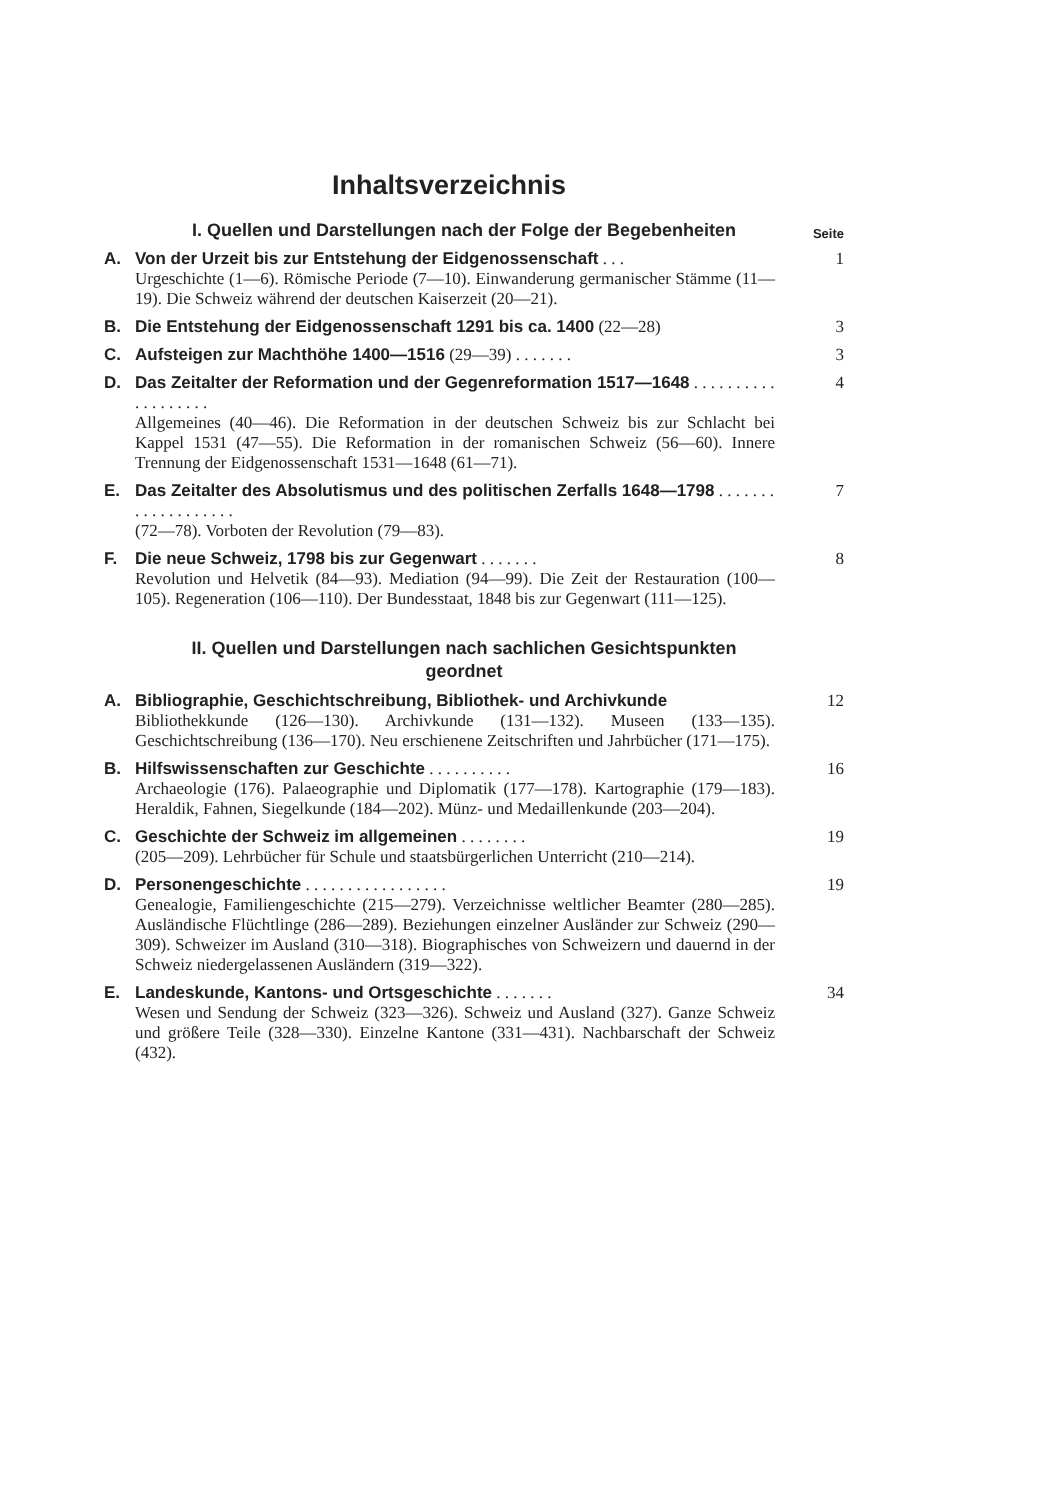Inhaltsverzeichnis
I. Quellen und Darstellungen nach der Folge der Begebenheiten
Seite
A. Von der Urzeit bis zur Entstehung der Eidgenossenschaft . . . 1
Urgeschichte (1—6). Römische Periode (7—10). Einwanderung germanischer Stämme (11—19). Die Schweiz während der deutschen Kaiserzeit (20—21).
B. Die Entstehung der Eidgenossenschaft 1291 bis ca. 1400 (22—28) 3
C. Aufsteigen zur Machthöhe 1400—1516 (29—39) . . . . . . . 3
D. Das Zeitalter der Reformation und der Gegenreformation 1517—1648 . . . . . . . . . . . . . . . . . . . 4
Allgemeines (40—46). Die Reformation in der deutschen Schweiz bis zur Schlacht bei Kappel 1531 (47—55). Die Reformation in der romanischen Schweiz (56—60). Innere Trennung der Eidgenossenschaft 1531—1648 (61—71).
E. Das Zeitalter des Absolutismus und des politischen Zerfalls 1648—1798 . . . . . . . . . . . . . . . . . . . 7
(72—78). Vorboten der Revolution (79—83).
F. Die neue Schweiz, 1798 bis zur Gegenwart . . . . . . . 8
Revolution und Helvetik (84—93). Mediation (94—99). Die Zeit der Restauration (100—105). Regeneration (106—110). Der Bundesstaat, 1848 bis zur Gegenwart (111—125).
II. Quellen und Darstellungen nach sachlichen Gesichtspunkten geordnet
A. Bibliographie, Geschichtschreibung, Bibliothek- und Archivkunde 12
Bibliothekkunde (126—130). Archivkunde (131—132). Museen (133—135). Geschichtschreibung (136—170). Neu erschienene Zeitschriften und Jahrbücher (171—175).
B. Hilfswissenschaften zur Geschichte . . . . . . . . . . 16
Archaeologie (176). Palaeographie und Diplomatik (177—178). Kartographie (179—183). Heraldik, Fahnen, Siegelkunde (184—202). Münz- und Medaillenkunde (203—204).
C. Geschichte der Schweiz im allgemeinen . . . . . . . . 19
(205—209). Lehrbücher für Schule und staatsbürgerlichen Unterricht (210—214).
D. Personengeschichte . . . . . . . . . . . . . . . . . 19
Genealogie, Familiengeschichte (215—279). Verzeichnisse weltlicher Beamter (280—285). Ausländische Flüchtlinge (286—289). Beziehungen einzelner Ausländer zur Schweiz (290—309). Schweizer im Ausland (310—318). Biographisches von Schweizern und dauernd in der Schweiz niedergelassenen Ausländern (319—322).
E. Landeskunde, Kantons- und Ortsgeschichte . . . . . . . 34
Wesen und Sendung der Schweiz (323—326). Schweiz und Ausland (327). Ganze Schweiz und größere Teile (328—330). Einzelne Kantone (331—431). Nachbarschaft der Schweiz (432).